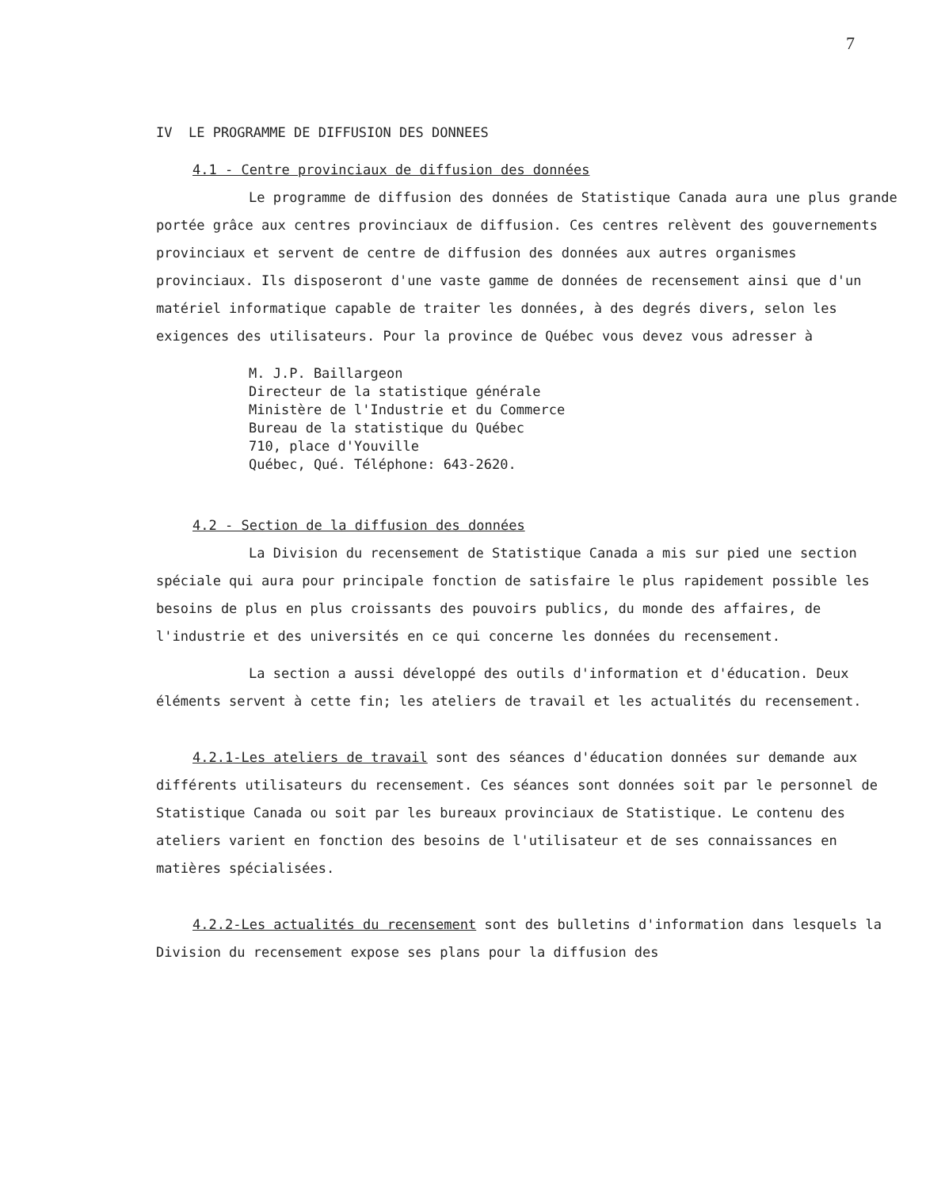7
IV LE PROGRAMME DE DIFFUSION DES DONNEES
4.1 - Centre provinciaux de diffusion des données
Le programme de diffusion des données de Statistique Canada aura une plus grande portée grâce aux centres provinciaux de diffusion. Ces centres relèvent des gouvernements provinciaux et servent de centre de diffusion des données aux autres organismes provinciaux. Ils disposeront d'une vaste gamme de données de recensement ainsi que d'un matériel informatique capable de traiter les données, à des degrés divers, selon les exigences des utilisateurs. Pour la province de Québec vous devez vous adresser à
M. J.P. Baillargeon
Directeur de la statistique générale
Ministère de l'Industrie et du Commerce
Bureau de la statistique du Québec
710, place d'Youville
Québec, Qué. Téléphone: 643-2620.
4.2 - Section de la diffusion des données
La Division du recensement de Statistique Canada a mis sur pied une section spéciale qui aura pour principale fonction de satisfaire le plus rapidement possible les besoins de plus en plus croissants des pouvoirs publics, du monde des affaires, de l'industrie et des universités en ce qui concerne les données du recensement.
La section a aussi développé des outils d'information et d'éducation. Deux éléments servent à cette fin; les ateliers de travail et les actualités du recensement.
4.2.1-Les ateliers de travail sont des séances d'éducation données sur demande aux différents utilisateurs du recensement. Ces séances sont données soit par le personnel de Statistique Canada ou soit par les bureaux provinciaux de Statistique. Le contenu des ateliers varient en fonction des besoins de l'utilisateur et de ses connaissances en matières spécialisées.
4.2.2-Les actualités du recensement sont des bulletins d'information dans lesquels la Division du recensement expose ses plans pour la diffusion des